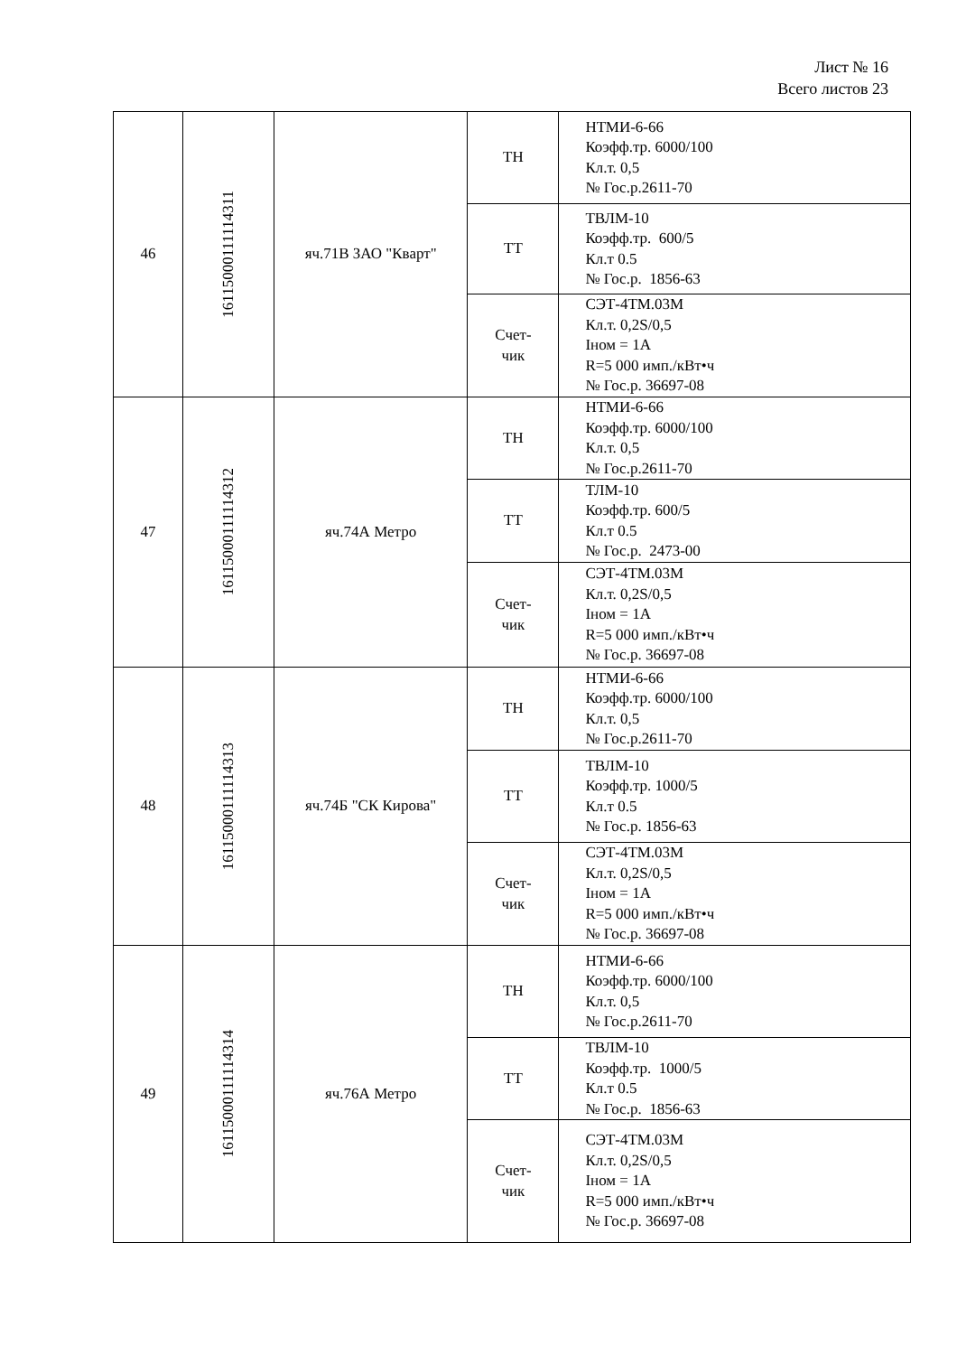Лист № 16
Всего листов 23
| 46 | 16115000111114311 | яч.71В ЗАО "Кварт" | ТН | НТМИ-6-66 Коэфф.тр. 6000/100 Кл.т. 0,5 № Гос.р.2611-70 |
| | | | ТТ | ТВЛМ-10 Коэфф.тр. 600/5 Кл.т 0.5 № Гос.р. 1856-63 |
| | | | Счет- чик | СЭТ-4ТМ.03М Кл.т. 0,2S/0,5 Iном = 1А R=5 000 имп./кВт•ч № Гос.р. 36697-08 |
| 47 | 16115000111114312 | яч.74А Метро | ТН | НТМИ-6-66 Коэфф.тр. 6000/100 Кл.т. 0,5 № Гос.р.2611-70 |
| | | | ТТ | ТЛМ-10 Коэфф.тр. 600/5 Кл.т 0.5 № Гос.р. 2473-00 |
| | | | Счет- чик | СЭТ-4ТМ.03М Кл.т. 0,2S/0,5 Iном = 1А R=5 000 имп./кВт•ч № Гос.р. 36697-08 |
| 48 | 16115000111114313 | яч.74Б "СК Кирова" | ТН | НТМИ-6-66 Коэфф.тр. 6000/100 Кл.т. 0,5 № Гос.р.2611-70 |
| | | | ТТ | ТВЛМ-10 Коэфф.тр. 1000/5 Кл.т 0.5 № Гос.р. 1856-63 |
| | | | Счет- чик | СЭТ-4ТМ.03М Кл.т. 0,2S/0,5 Iном = 1А R=5 000 имп./кВт•ч № Гос.р. 36697-08 |
| 49 | 16115000111114314 | яч.76А Метро | ТН | НТМИ-6-66 Коэфф.тр. 6000/100 Кл.т. 0,5 № Гос.р.2611-70 |
| | | | ТТ | ТВЛМ-10 Коэфф.тр. 1000/5 Кл.т 0.5 № Гос.р. 1856-63 |
| | | | Счет- чик | СЭТ-4ТМ.03М Кл.т. 0,2S/0,5 Iном = 1А R=5 000 имп./кВт•ч № Гос.р. 36697-08 |